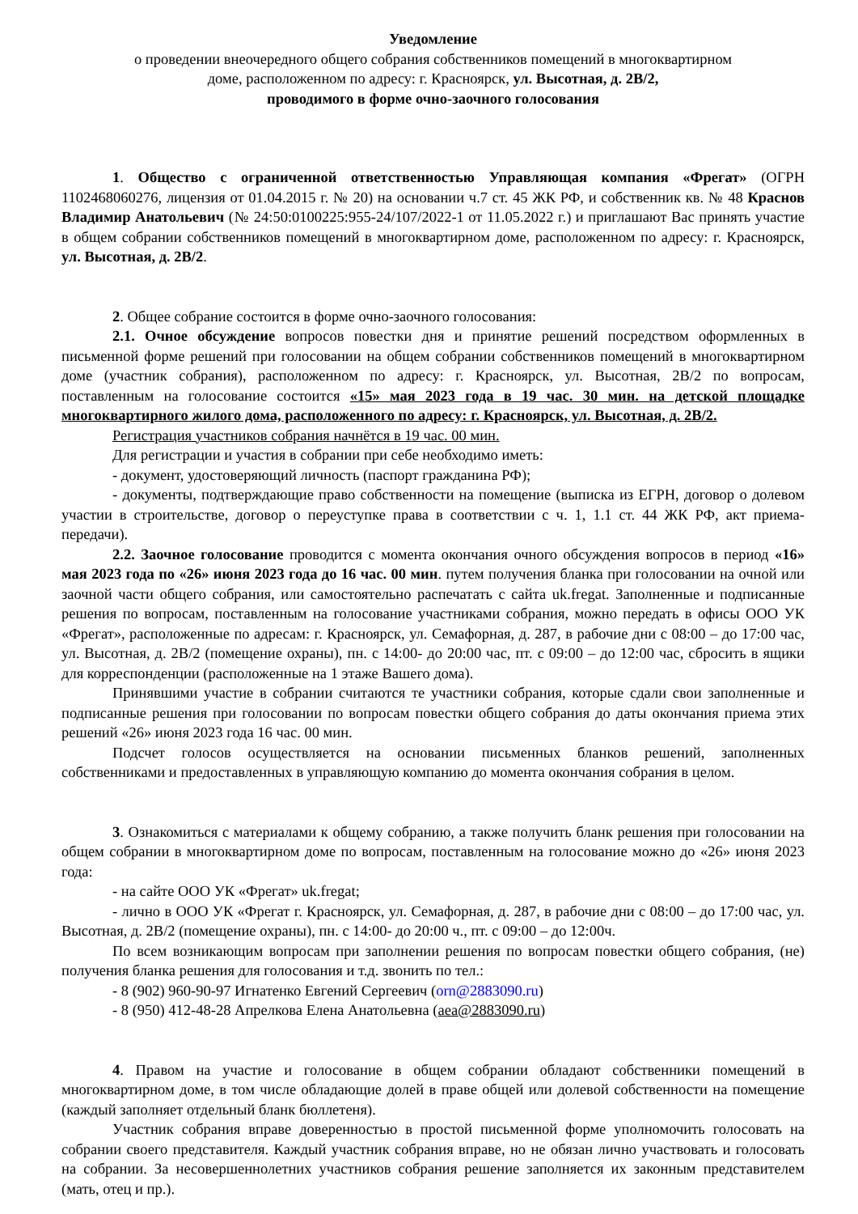Уведомление
о проведении внеочередного общего собрания собственников помещений в многоквартирном
доме, расположенном по адресу: г. Красноярск, ул. Высотная, д. 2В/2,
проводимого в форме очно-заочного голосования
1. Общество с ограниченной ответственностью Управляющая компания «Фрегат» (ОГРН 1102468060276, лицензия от 01.04.2015 г. № 20) на основании ч.7 ст. 45 ЖК РФ, и собственник кв. № 48 Краснов Владимир Анатольевич (№ 24:50:0100225:955-24/107/2022-1 от 11.05.2022 г.) и приглашают Вас принять участие в общем собрании собственников помещений в многоквартирном доме, расположенном по адресу: г. Красноярск, ул. Высотная, д. 2В/2.
2. Общее собрание состоится в форме очно-заочного голосования:
2.1. Очное обсуждение вопросов повестки дня и принятие решений посредством оформленных в письменной форме решений при голосовании на общем собрании собственников помещений в многоквартирном доме (участник собрания), расположенном по адресу: г. Красноярск, ул. Высотная, 2В/2 по вопросам, поставленным на голосование состоится «15» мая 2023 года в 19 час. 30 мин. на детской площадке многоквартирного жилого дома, расположенного по адресу: г. Красноярск, ул. Высотная, д. 2В/2.
Регистрация участников собрания начнётся в 19 час. 00 мин.
Для регистрации и участия в собрании при себе необходимо иметь:
- документ, удостоверяющий личность (паспорт гражданина РФ);
- документы, подтверждающие право собственности на помещение (выписка из ЕГРН, договор о долевом участии в строительстве, договор о переуступке права в соответствии с ч. 1, 1.1 ст. 44 ЖК РФ, акт приема-передачи).
2.2. Заочное голосование проводится с момента окончания очного обсуждения вопросов в период «16» мая 2023 года по «26» июня 2023 года до 16 час. 00 мин. путем получения бланка при голосовании на очной или заочной части общего собрания, или самостоятельно распечатать с сайта uk.fregat. Заполненные и подписанные решения по вопросам, поставленным на голосование участниками собрания, можно передать в офисы ООО УК «Фрегат», расположенные по адресам: г. Красноярск, ул. Семафорная, д. 287, в рабочие дни с 08:00 – до 17:00 час, ул. Высотная, д. 2В/2 (помещение охраны), пн. с 14:00- до 20:00 час, пт. с 09:00 – до 12:00 час, сбросить в ящики для корреспонденции (расположенные на 1 этаже Вашего дома).
Принявшими участие в собрании считаются те участники собрания, которые сдали свои заполненные и подписанные решения при голосовании по вопросам повестки общего собрания до даты окончания приема этих решений «26» июня 2023 года 16 час. 00 мин.
Подсчет голосов осуществляется на основании письменных бланков решений, заполненных собственниками и предоставленных в управляющую компанию до момента окончания собрания в целом.
3. Ознакомиться с материалами к общему собранию, а также получить бланк решения при голосовании на общем собрании в многоквартирном доме по вопросам, поставленным на голосование можно до «26» июня 2023 года:
- на сайте ООО УК «Фрегат» uk.fregat;
- лично в ООО УК «Фрегат г. Красноярск, ул. Семафорная, д. 287, в рабочие дни с 08:00 – до 17:00 час, ул. Высотная, д. 2В/2 (помещение охраны), пн. с 14:00- до 20:00 ч., пт. с 09:00 – до 12:00ч.
По всем возникающим вопросам при заполнении решения по вопросам повестки общего собрания, (не) получения бланка решения для голосования и т.д. звонить по тел.:
- 8 (902) 960-90-97 Игнатенко Евгений Сергеевич (orn@2883090.ru)
- 8 (950) 412-48-28 Апрелкова Елена Анатольевна (aea@2883090.ru)
4. Правом на участие и голосование в общем собрании обладают собственники помещений в многоквартирном доме, в том числе обладающие долей в праве общей или долевой собственности на помещение (каждый заполняет отдельный бланк бюллетеня).
Участник собрания вправе доверенностью в простой письменной форме уполномочить голосовать на собрании своего представителя. Каждый участник собрания вправе, но не обязан лично участвовать и голосовать на собрании. За несовершеннолетних участников собрания решение заполняется их законным представителем (мать, отец и пр.).